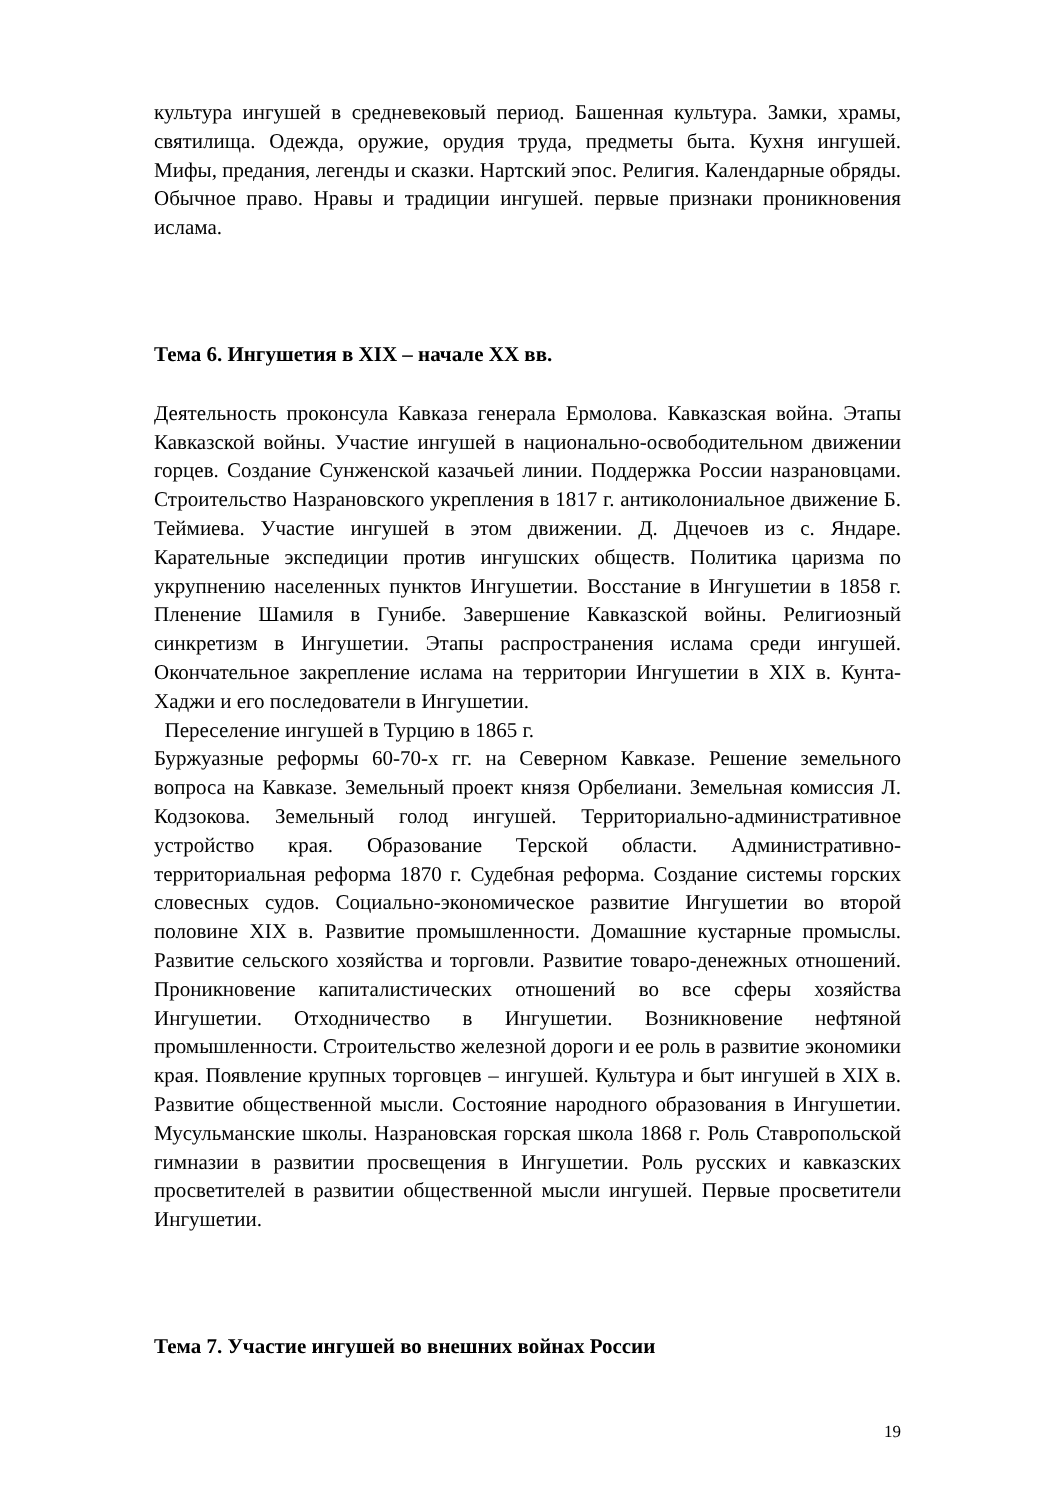культура ингушей в средневековый период. Башенная культура. Замки, храмы, святилища. Одежда, оружие, орудия труда, предметы быта. Кухня ингушей. Мифы, предания, легенды и сказки. Нартский эпос. Религия. Календарные обряды. Обычное право. Нравы и традиции ингушей. первые признаки проникновения ислама.
Тема 6. Ингушетия в XIX – начале XX вв.
Деятельность проконсула Кавказа генерала Ермолова. Кавказская война. Этапы Кавказской войны. Участие ингушей в национально-освободительном движении горцев. Создание Сунженской казачьей линии. Поддержка России назрановцами. Строительство Назрановского укрепления в 1817 г. антиколониальное движение Б. Теймиева. Участие ингушей в этом движении. Д. Дцечоев из с. Яндаре. Карательные экспедиции против ингушских обществ. Политика царизма по укрупнению населенных пунктов Ингушетии. Восстание в Ингушетии в 1858 г. Пленение Шамиля в Гунибе. Завершение Кавказской войны. Религиозный синкретизм в Ингушетии. Этапы распространения ислама среди ингушей. Окончательное закрепление ислама на территории Ингушетии в XIX в. Кунта-Хаджи и его последователи в Ингушетии.
Переселение ингушей в Турцию в 1865 г.
Буржуазные реформы 60-70-х гг. на Северном Кавказе. Решение земельного вопроса на Кавказе. Земельный проект князя Орбелиани. Земельная комиссия Л. Кодзокова. Земельный голод ингушей. Территориально-административное устройство края. Образование Терской области. Административно-территориальная реформа 1870 г. Судебная реформа. Создание системы горских словесных судов. Социально-экономическое развитие Ингушетии во второй половине XIX в. Развитие промышленности. Домашние кустарные промыслы. Развитие сельского хозяйства и торговли. Развитие товаро-денежных отношений. Проникновение капиталистических отношений во все сферы хозяйства Ингушетии. Отходничество в Ингушетии. Возникновение нефтяной промышленности. Строительство железной дороги и ее роль в развитие экономики края. Появление крупных торговцев – ингушей. Культура и быт ингушей в XIX в. Развитие общественной мысли. Состояние народного образования в Ингушетии. Мусульманские школы. Назрановская горская школа 1868 г. Роль Ставропольской гимназии в развитии просвещения в Ингушетии. Роль русских и кавказских просветителей в развитии общественной мысли ингушей. Первые просветители Ингушетии.
Тема 7. Участие ингушей во внешних войнах России
19